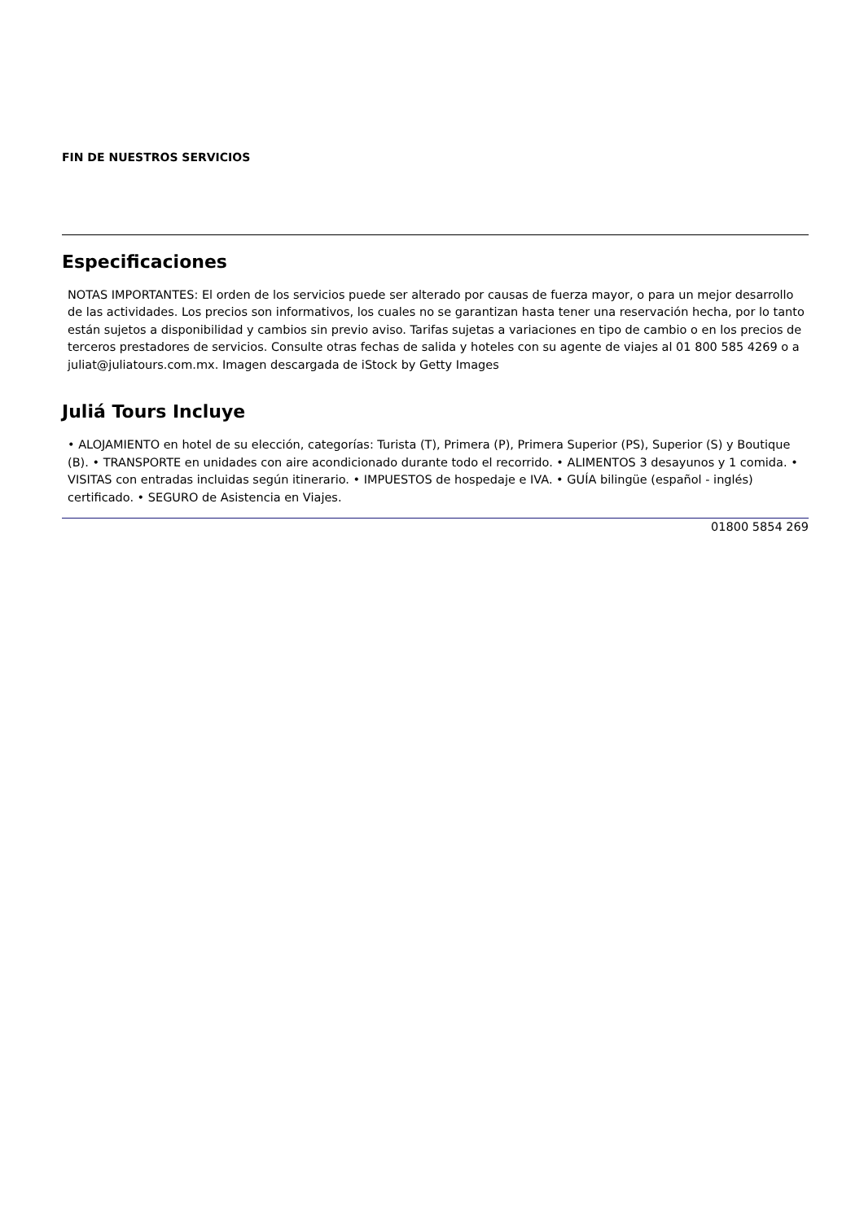FIN DE NUESTROS SERVICIOS
Especificaciones
NOTAS IMPORTANTES: El orden de los servicios puede ser alterado por causas de fuerza mayor, o para un mejor desarrollo de las actividades. Los precios son informativos, los cuales no se garantizan hasta tener una reservación hecha, por lo tanto están sujetos a disponibilidad y cambios sin previo aviso. Tarifas sujetas a variaciones en tipo de cambio o en los precios de terceros prestadores de servicios. Consulte otras fechas de salida y hoteles con su agente de viajes al 01 800 585 4269 o a juliat@juliatours.com.mx. Imagen descargada de iStock by Getty Images
Juliá Tours Incluye
• ALOJAMIENTO en hotel de su elección, categorías: Turista (T), Primera (P), Primera Superior (PS), Superior (S) y Boutique (B). • TRANSPORTE en unidades con aire acondicionado durante todo el recorrido. • ALIMENTOS 3 desayunos y 1 comida. • VISITAS con entradas incluidas según itinerario. • IMPUESTOS de hospedaje e IVA. • GUÍA bilingüe (español - inglés) certificado. • SEGURO de Asistencia en Viajes.
01800 5854 269